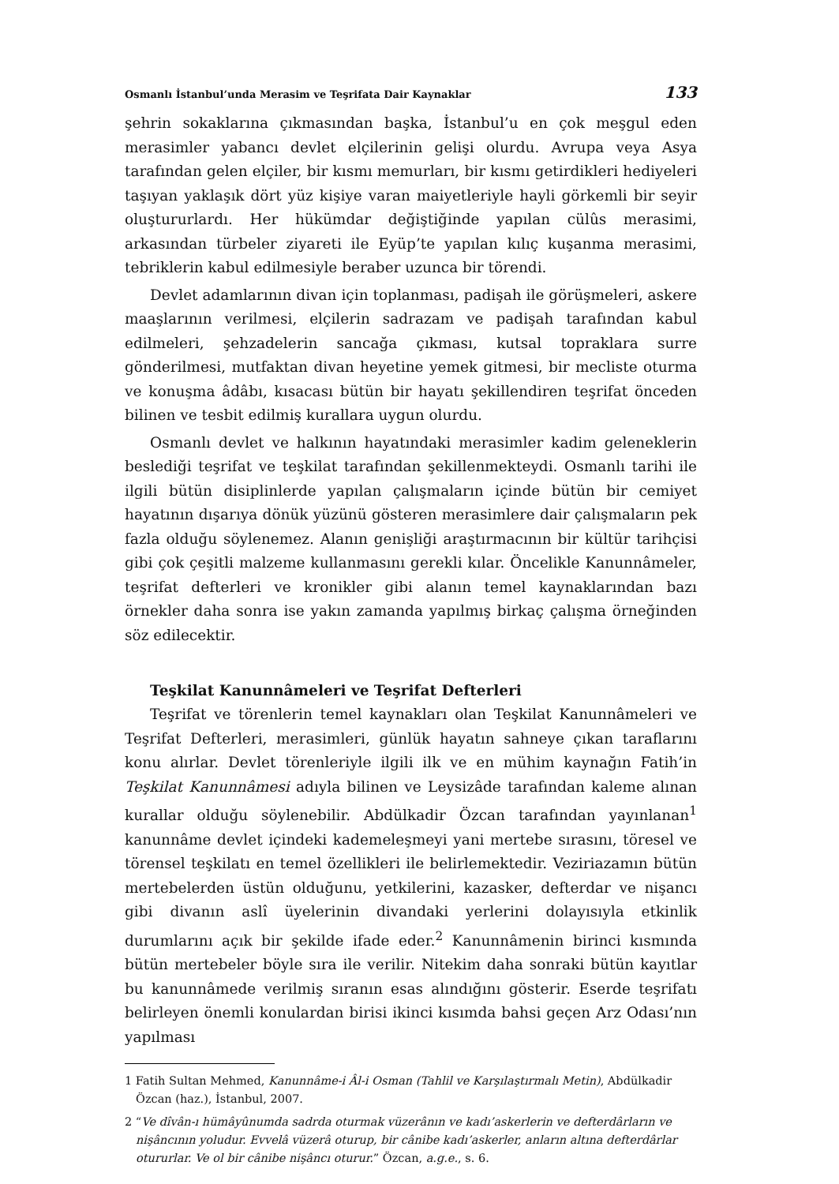Osmanlı İstanbul’unda Merasim ve Teşrifata Dair Kaynaklar 133
şehrin sokaklarına çıkmasından başka, İstanbul’u en çok meşgul eden merasimler yabancı devlet elçilerinin gelişi olurdu. Avrupa veya Asya tarafından gelen elçiler, bir kısmı memurları, bir kısmı getirdikleri hediyeleri taşıyan yaklaşık dört yüz kişiye varan maiyetleriyle hayli görkemli bir seyir oluştururlardı. Her hükümdar değiştiğinde yapılan cülûs merasimi, arkasından türbeler ziyareti ile Eyüp’te yapılan kılıç kuşanma merasimi, tebriklerin kabul edilmesiyle beraber uzunca bir törendi.
Devlet adamlarının divan için toplanması, padişah ile görüşmeleri, askere maaşlarının verilmesi, elçilerin sadrazam ve padişah tarafından kabul edilmeleri, şehzadelerin sancağa çıkması, kutsal topraklara surre gönderilmesi, mutfaktan divan heyetine yemek gitmesi, bir mecliste oturma ve konuşma âdâbı, kısacası bütün bir hayatı şekillendiren teşrifat önceden bilinen ve tesbit edilmiş kurallara uygun olurdu.
Osmanlı devlet ve halkının hayatındaki merasimler kadim geleneklerin beslediği teşrifat ve teşkilat tarafından şekillenmekteydi. Osmanlı tarihi ile ilgili bütün disiplinlerde yapılan çalışmaların içinde bütün bir cemiyet hayatının dışarıya dönük yüzünü gösteren merasimlere dair çalışmaların pek fazla olduğu söylenemez. Alanın genişliği araştırmacının bir kültür tarihçisi gibi çok çeşitli malzeme kullanmasını gerekli kılar. Öncelikle Kanunnâmeler, teşrifat defterleri ve kronikler gibi alanın temel kaynaklarından bazı örnekler daha sonra ise yakın zamanda yapılmış birkaç çalışma örneğinden söz edilecektir.
Teşkilat Kanunnâmeleri ve Teşrifat Defterleri
Teşrifat ve törenlerin temel kaynakları olan Teşkilat Kanunnâmeleri ve Teşrifat Defterleri, merasimleri, günlük hayatın sahneye çıkan taraflarını konu alırlar. Devlet törenleriyle ilgili ilk ve en mühim kaynağın Fatih’in Teşkilat Kanunnâmesi adıyla bilinen ve Leysizâde tarafından kaleme alınan kurallar olduğu söylenebilir. Abdülkadir Özcan tarafından yayınlanan<sup>1</sup> kanunnâme devlet içindeki kademeleşmeyi yani mertebe sırasını, töresel ve törensel teşkilatı en temel özellikleri ile belirlemektedir. Veziriazamın bütün mertebelerden üstün olduğunu, yetkilerini, kazasker, defterdar ve nişancı gibi divanın aslî üyelerinin divandaki yerlerini dolayısıyla etkinlik durumlarını açık bir şekilde ifade eder.<sup>2</sup> Kanunnâmenin birinci kısmında bütün mertebeler böyle sıra ile verilir. Nitekim daha sonraki bütün kayıtlar bu kanunnâmede verilmiş sıranın esas alındığını gösterir. Eserde teşrifatı belirleyen önemli konulardan birisi ikinci kısımda bahsi geçen Arz Odası’nın yapılması
1 Fatih Sultan Mehmed, Kanunnâme-i Âl-i Osman (Tahlil ve Karşılaştırmalı Metin), Abdülkadir Özcan (haz.), İstanbul, 2007.
2 “Ve dîvân-ı hümâyûnumda sadrda oturmak vüzerânın ve kadı’askerlerin ve defterdârların ve nişâncının yoludur. Evvelâ vüzerâ oturup, bir cânibe kadı’askerler, anların altına defterdârlar otururlar. Ve ol bir cânibe nişâncı oturur.” Özcan, a.g.e., s. 6.